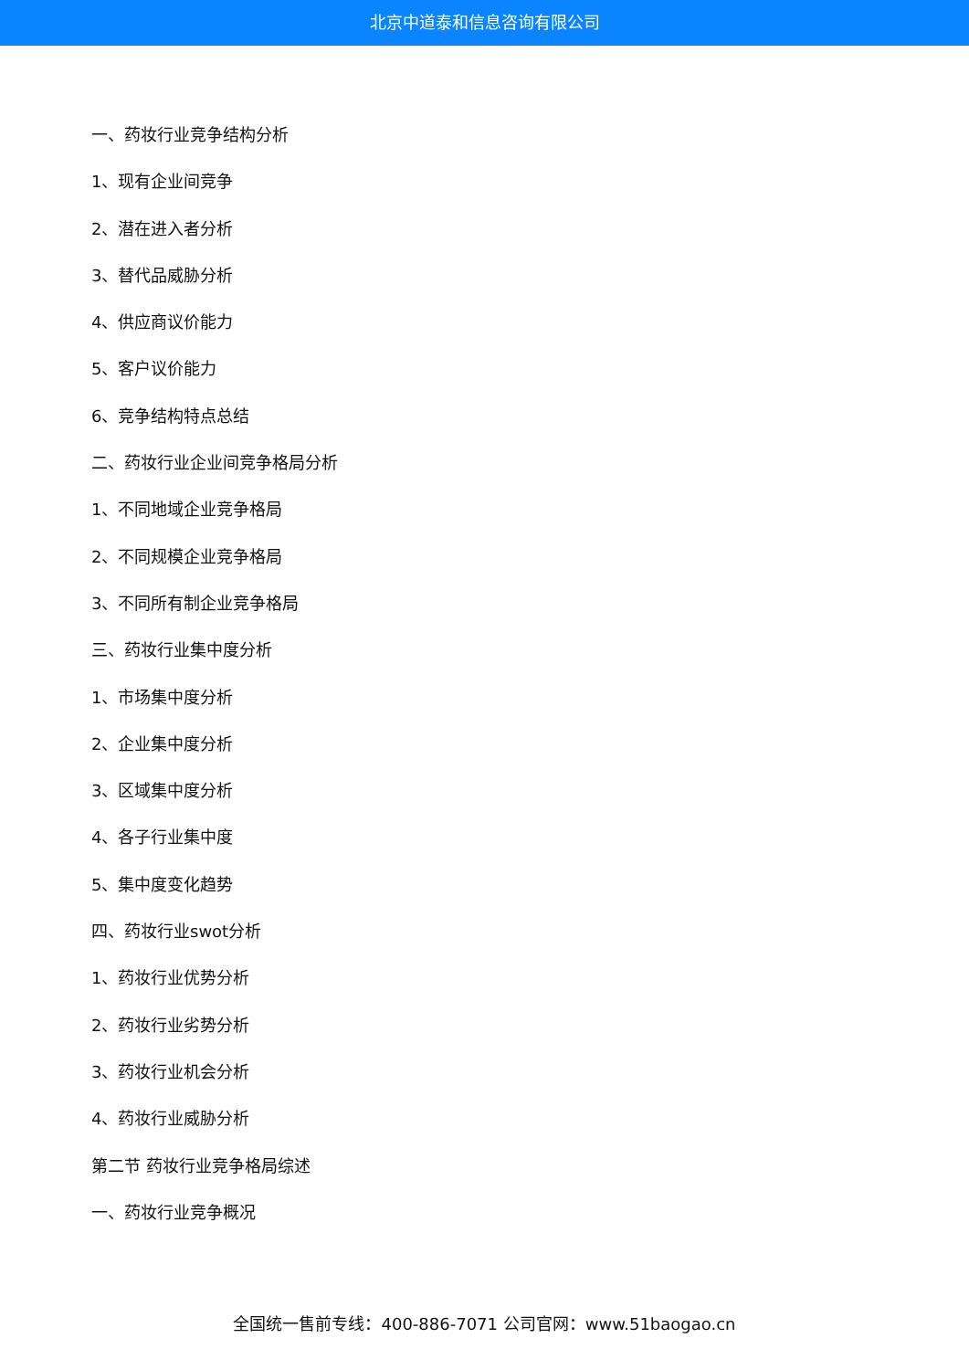北京中道泰和信息咨询有限公司
一、药妆行业竞争结构分析
1、现有企业间竞争
2、潜在进入者分析
3、替代品威胁分析
4、供应商议价能力
5、客户议价能力
6、竞争结构特点总结
二、药妆行业企业间竞争格局分析
1、不同地域企业竞争格局
2、不同规模企业竞争格局
3、不同所有制企业竞争格局
三、药妆行业集中度分析
1、市场集中度分析
2、企业集中度分析
3、区域集中度分析
4、各子行业集中度
5、集中度变化趋势
四、药妆行业swot分析
1、药妆行业优势分析
2、药妆行业劣势分析
3、药妆行业机会分析
4、药妆行业威胁分析
第二节 药妆行业竞争格局综述
一、药妆行业竞争概况
全国统一售前专线：400-886-7071 公司官网：www.51baogao.cn